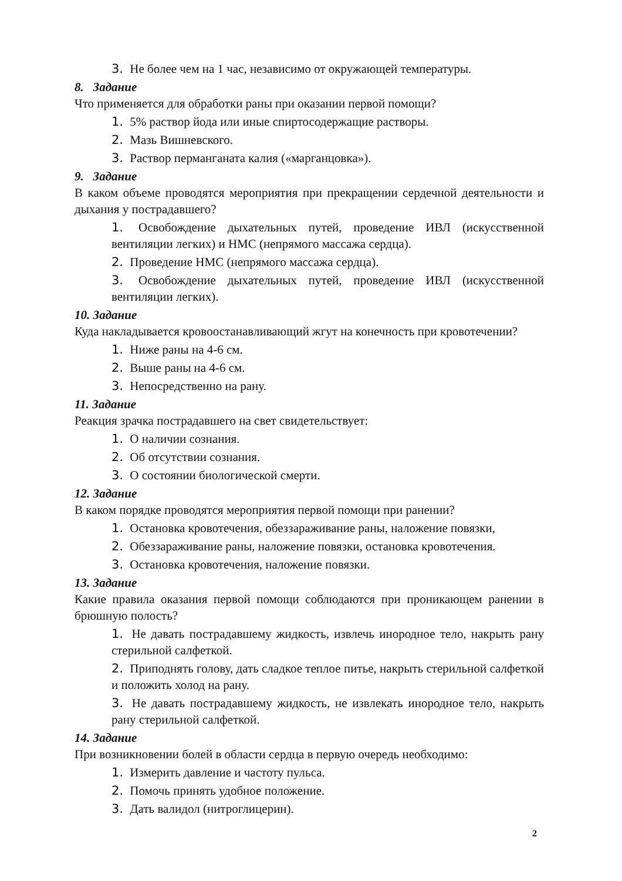3. Не более чем на 1 час, независимо от окружающей температуры.
8. Задание
Что применяется для обработки раны при оказании первой помощи?
1. 5% раствор йода или иные спиртосодержащие растворы.
2. Мазь Вишневского.
3. Раствор перманганата калия («марганцовка»).
9. Задание
В каком объеме проводятся мероприятия при прекращении сердечной деятельности и дыхания у пострадавшего?
1. Освобождение дыхательных путей, проведение ИВЛ (искусственной вентиляции легких) и НМС (непрямого массажа сердца).
2. Проведение НМС (непрямого массажа сердца).
3. Освобождение дыхательных путей, проведение ИВЛ (искусственной вентиляции легких).
10. Задание
Куда накладывается кровоостанавливающий жгут на конечность при кровотечении?
1. Ниже раны на 4-6 см.
2. Выше раны на 4-6 см.
3. Непосредственно на рану.
11. Задание
Реакция зрачка пострадавшего на свет свидетельствует:
1. О наличии сознания.
2. Об отсутствии сознания.
3. О состоянии биологической смерти.
12. Задание
В каком порядке проводятся мероприятия первой помощи при ранении?
1. Остановка кровотечения, обеззараживание раны, наложение повязки,
2. Обеззараживание раны, наложение повязки, остановка кровотечения.
3. Остановка кровотечения, наложение повязки.
13. Задание
Какие правила оказания первой помощи соблюдаются при проникающем ранении в брюшную полость?
1. Не давать пострадавшему жидкость, извлечь инородное тело, накрыть рану стерильной салфеткой.
2. Приподнять голову, дать сладкое теплое питье, накрыть стерильной салфеткой и положить холод на рану.
3. Не давать пострадавшему жидкость, не извлекать инородное тело, накрыть рану стерильной салфеткой.
14. Задание
При возникновении болей в области сердца в первую очередь необходимо:
1. Измерить давление и частоту пульса.
2. Помочь принять удобное положение.
3. Дать валидол (нитроглицерин).
2